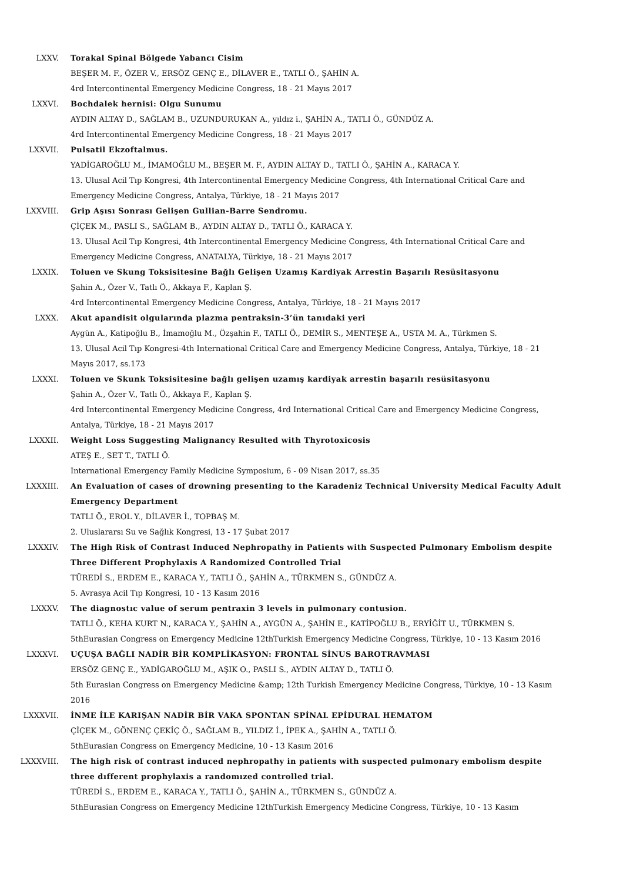LXXV. Torakal Spinal Bölgede Yabancı Cisim
BEŞER M. F., ÖZER V., ERSÖZ GENÇ E., DİLAVER E., TATLI Ö., ŞAHİN A.
4rd Intercontinental Emergency Medicine Congress, 18 - 21 Mayıs 2017
LXXVI. Bochdalek hernisi: Olgu Sunumu
AYDIN ALTAY D., SAĞLAM B., UZUNDURUKAN A., yıldız i., ŞAHİN A., TATLI Ö., GÜNDÜZ A.
4rd Intercontinental Emergency Medicine Congress, 18 - 21 Mayıs 2017
LXXVII. Pulsatil Ekzoftalmus.
YADİGAROĞLU M., İMAMOĞLU M., BEŞER M. F., AYDIN ALTAY D., TATLI Ö., ŞAHİN A., KARACA Y.
13. Ulusal Acil Tıp Kongresi, 4th Intercontinental Emergency Medicine Congress, 4th International Critical Care and Emergency Medicine Congress, Antalya, Türkiye, 18 - 21 Mayıs 2017
LXXVIII. Grip Aşısı Sonrası Gelişen Gullian-Barre Sendromu.
ÇİÇEK M., PASLI S., SAĞLAM B., AYDIN ALTAY D., TATLI Ö., KARACA Y.
13. Ulusal Acil Tıp Kongresi, 4th Intercontinental Emergency Medicine Congress, 4th International Critical Care and Emergency Medicine Congress, ANATALYA, Türkiye, 18 - 21 Mayıs 2017
LXXIX. Toluen ve Skung Toksisitesine Bağlı Gelişen Uzamış Kardiyak Arrestin Başarılı Resüsitasyonu
Şahin A., Özer V., Tatlı Ö., Akkaya F., Kaplan Ş.
4rd Intercontinental Emergency Medicine Congress, Antalya, Türkiye, 18 - 21 Mayıs 2017
LXXX. Akut apandisit olgularında plazma pentraksin-3’ün tanıdaki yeri
Aygün A., Katipoğlu B., İmamoğlu M., Özşahin F., TATLI Ö., DEMİR S., MENTEŞE A., USTA M. A., Türkmen S.
13. Ulusal Acil Tıp Kongresi-4th International Critical Care and Emergency Medicine Congress, Antalya, Türkiye, 18 - 21 Mayıs 2017, ss.173
LXXXI. Toluen ve Skunk Toksisitesine bağlı gelişen uzamış kardiyak arrestin başarılı resüsitasyonu
Şahin A., Özer V., Tatlı Ö., Akkaya F., Kaplan Ş.
4rd Intercontinental Emergency Medicine Congress, 4rd International Critical Care and Emergency Medicine Congress, Antalya, Türkiye, 18 - 21 Mayıs 2017
LXXXII. Weight Loss Suggesting Malignancy Resulted with Thyrotoxicosis
ATEŞ E., SET T., TATLI Ö.
International Emergency Family Medicine Symposium, 6 - 09 Nisan 2017, ss.35
LXXXIII. An Evaluation of cases of drowning presenting to the Karadeniz Technical University Medical Faculty Adult Emergency Department
TATLI Ö., EROL Y., DİLAVER İ., TOPBAŞ M.
2. Uluslararsı Su ve Sağlık Kongresi, 13 - 17 Şubat 2017
LXXXIV. The High Risk of Contrast Induced Nephropathy in Patients with Suspected Pulmonary Embolism despite Three Different Prophylaxis A Randomized Controlled Trial
TÜREDİ S., ERDEM E., KARACA Y., TATLI Ö., ŞAHİN A., TÜRKMEN S., GÜNDÜZ A.
5. Avrasya Acil Tıp Kongresi, 10 - 13 Kasım 2016
LXXXV. The diagnostıc value of serum pentraxin 3 levels in pulmonary contusion.
TATLI Ö., KEHA KURT N., KARACA Y., ŞAHİN A., AYGÜN A., ŞAHİN E., KATİPOĞLU B., ERYİĞİT U., TÜRKMEN S.
5thEurasian Congress on Emergency Medicine 12thTurkish Emergency Medicine Congress, Türkiye, 10 - 13 Kasım 2016
LXXXVI. UÇUŞA BAĞLI NADİR BİR KOMPLİKASYON: FRONTAL SİNUS BAROTRAVMASI
ERSÖZ GENÇ E., YADİGAROĞLU M., AŞIK O., PASLI S., AYDIN ALTAY D., TATLI Ö.
5th Eurasian Congress on Emergency Medicine &amp; 12th Turkish Emergency Medicine Congress, Türkiye, 10 - 13 Kasım 2016
LXXXVII. İNME İLE KARIŞAN NADİR BİR VAKA SPONTAN SPİNAL EPİDURAL HEMATOM
ÇİÇEK M., GÖNENÇ ÇEKİÇ Ö., SAĞLAM B., YILDIZ İ., İPEK A., ŞAHİN A., TATLI Ö.
5thEurasian Congress on Emergency Medicine, 10 - 13 Kasım 2016
LXXXVIII. The high risk of contrast induced nephropathy in patients with suspected pulmonary embolism despite three dıfferent prophylaxis a randomızed controlled trial.
TÜREDİ S., ERDEM E., KARACA Y., TATLI Ö., ŞAHİN A., TÜRKMEN S., GÜNDÜZ A.
5thEurasian Congress on Emergency Medicine 12thTurkish Emergency Medicine Congress, Türkiye, 10 - 13 Kasım